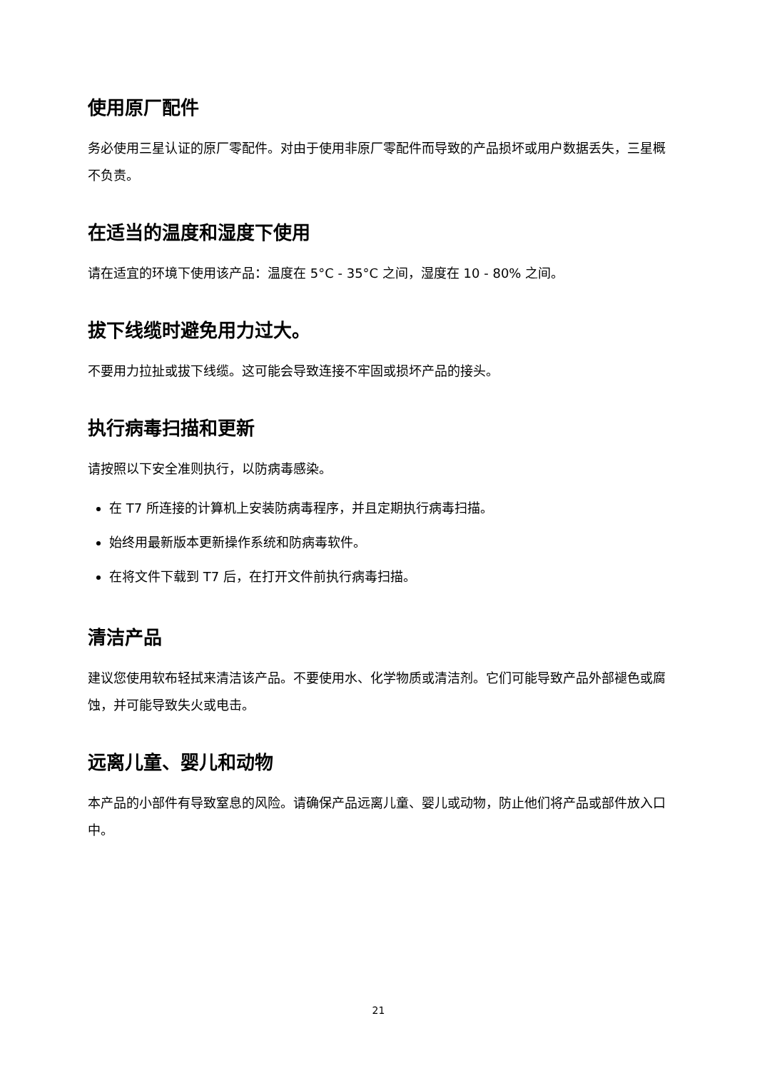使用原厂配件
务必使用三星认证的原厂零配件。对由于使用非原厂零配件而导致的产品损坏或用户数据丢失，三星概不负责。
在适当的温度和湿度下使用
请在适宜的环境下使用该产品：温度在 5°C - 35°C 之间，湿度在 10 - 80% 之间。
拔下线缆时避免用力过大。
不要用力拉扯或拔下线缆。这可能会导致连接不牢固或损坏产品的接头。
执行病毒扫描和更新
请按照以下安全准则执行，以防病毒感染。
在 T7 所连接的计算机上安装防病毒程序，并且定期执行病毒扫描。
始终用最新版本更新操作系统和防病毒软件。
在将文件下载到 T7 后，在打开文件前执行病毒扫描。
清洁产品
建议您使用软布轻拭来清洁该产品。不要使用水、化学物质或清洁剂。它们可能导致产品外部褪色或腐蚀，并可能导致失火或电击。
远离儿童、婴儿和动物
本产品的小部件有导致窒息的风险。请确保产品远离儿童、婴儿或动物，防止他们将产品或部件放入口中。
21